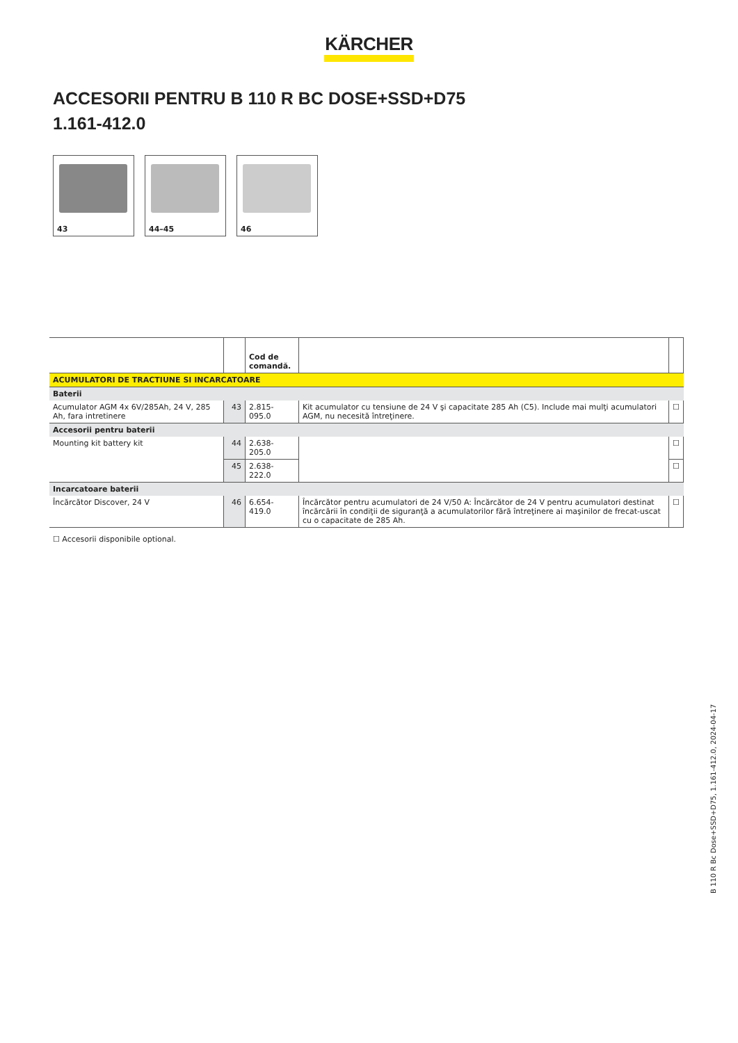KÄRCHER
ACCESORII PENTRU B 110 R BC DOSE+SSD+D75
1.161-412.0
43
44–45
46
| | | Cod de comandă. | | |
| ACUMULATORI DE TRACTIUNE SI INCARCATOARE | | | | |
| Baterii | | | | |
| Acumulator AGM 4x 6V/285Ah, 24 V, 285 Ah, fara intretinere | 43 | 2.815-095.0 | Kit acumulator cu tensiune de 24 V şi capacitate 285 Ah (C5). Include mai mulţi acumulatori AGM, nu necesită întreţinere. | ☐ |
| Accesorii pentru baterii | | | | |
| Mounting kit battery kit | 44 | 2.638-205.0 | | ☐ |
| | 45 | 2.638-222.0 | | ☐ |
| Incarcatoare baterii | | | | |
| Încărcător Discover, 24 V | 46 | 6.654-419.0 | Încărcător pentru acumulatori de 24 V/50 A: Încărcător de 24 V pentru acumulatori destinat încărcării în condiţii de siguranţă a acumulatorilor fără întreţinere ai maşinilor de frecat-uscat cu o capacitate de 285 Ah. | ☐ |
☐ Accesorii disponibile optional.
B 110 R Bc Dose+SSD+D75, 1.161-412.0, 2024-04-17